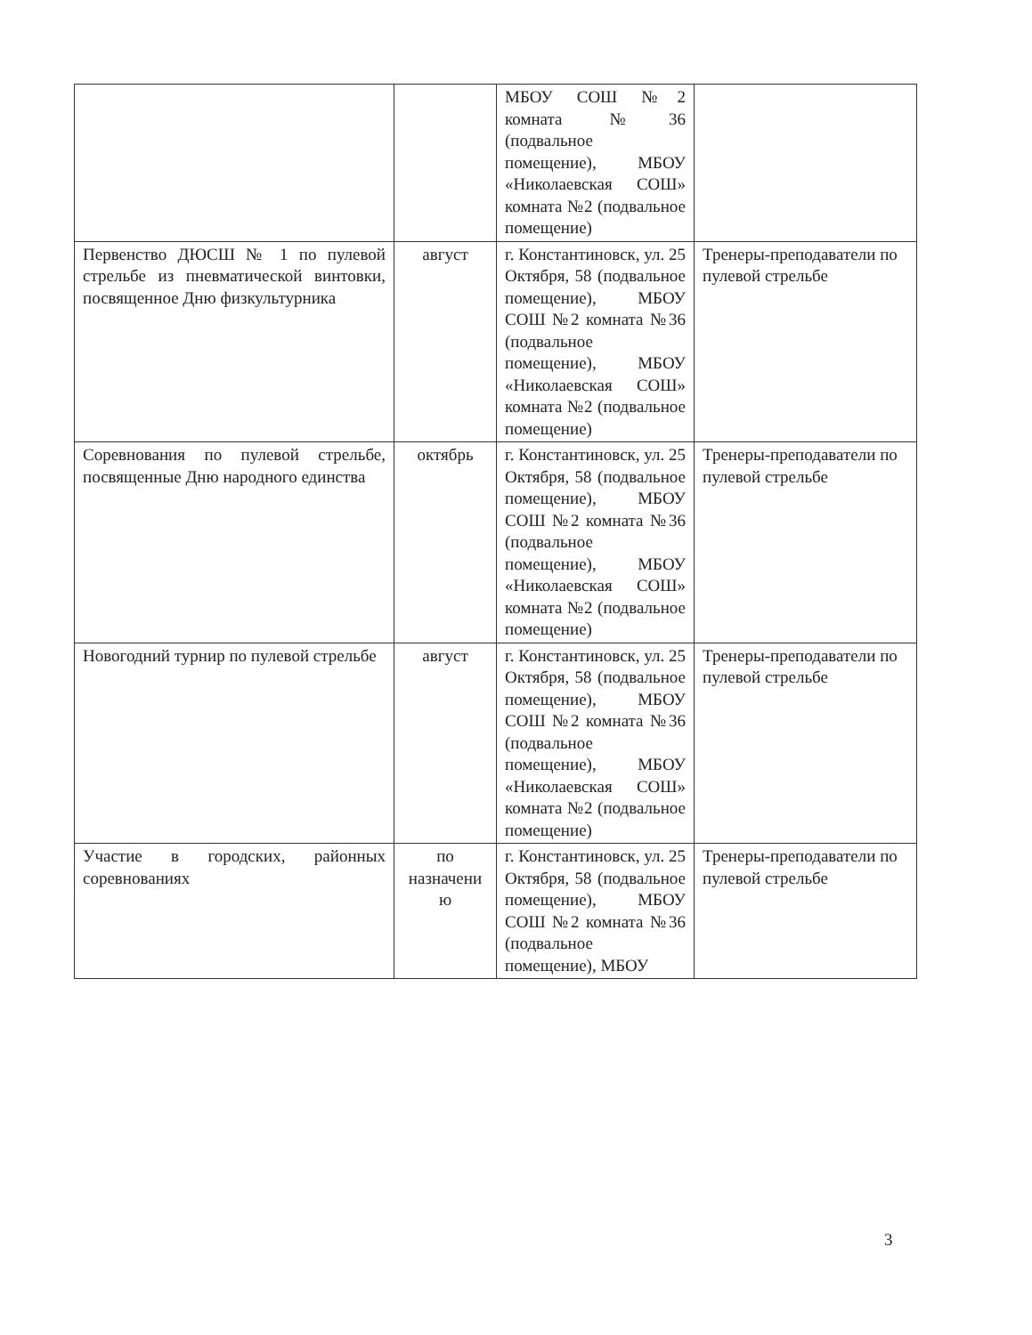| | | МБОУ СОШ №2 комната №36 (подвальное помещение), МБОУ «Николаевская СОШ» комната №2 (подвальное помещение) | |
| Первенство ДЮСШ № 1 по пулевой стрельбе из пневматической винтовки, посвященное Дню физкультурника | август | г. Константиновск, ул. 25 Октября, 58 (подвальное помещение), МБОУ СОШ №2 комната №36 (подвальное помещение), МБОУ «Николаевская СОШ» комната №2 (подвальное помещение) | Тренеры-преподаватели по пулевой стрельбе |
| Соревнования по пулевой стрельбе, посвященные Дню народного единства | октябрь | г. Константиновск, ул. 25 Октября, 58 (подвальное помещение), МБОУ СОШ №2 комната №36 (подвальное помещение), МБОУ «Николаевская СОШ» комната №2 (подвальное помещение) | Тренеры-преподаватели по пулевой стрельбе |
| Новогодний турнир по пулевой стрельбе | август | г. Константиновск, ул. 25 Октября, 58 (подвальное помещение), МБОУ СОШ №2 комната №36 (подвальное помещение), МБОУ «Николаевская СОШ» комната №2 (подвальное помещение) | Тренеры-преподаватели по пулевой стрельбе |
| Участие в городских, районных соревнованиях | по назначени ю | г. Константиновск, ул. 25 Октября, 58 (подвальное помещение), МБОУ СОШ №2 комната №36 (подвальное помещение), МБОУ | Тренеры-преподаватели по пулевой стрельбе |
3